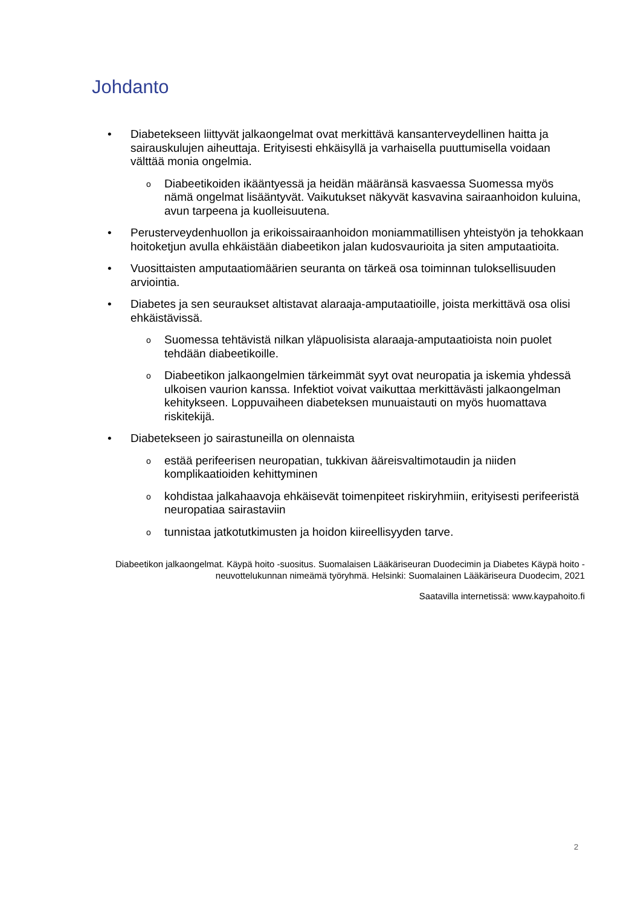Johdanto
• Diabetekseen liittyvät jalkaongelmat ovat merkittävä kansanterveydellinen haitta ja sairauskulujen aiheuttaja. Erityisesti ehkäisyllä ja varhaisella puuttumisella voidaan välttää monia ongelmia.
o Diabeetikoiden ikääntyessä ja heidän määränsä kasvaessa Suomessa myös nämä ongelmat lisääntyvät. Vaikutukset näkyvät kasvavina sairaanhoidon kuluina, avun tarpeena ja kuolleisuutena.
• Perusterveydenhuollon ja erikoissairaanhoidon moniammatillisen yhteistyön ja tehokkaan hoitoketjun avulla ehkäistään diabeetikon jalan kudosvaurioita ja siten amputaatioita.
• Vuosittaisten amputaatiomäärien seuranta on tärkeä osa toiminnan tuloksellisuuden arviointia.
• Diabetes ja sen seuraukset altistavat alaraaja-amputaatioille, joista merkittävä osa olisi ehkäistävissä.
o Suomessa tehtävistä nilkan yläpuolisista alaraaja-amputaatioista noin puolet tehdään diabeetikoille.
o Diabeetikon jalkaongelmien tärkeimmät syyt ovat neuropatia ja iskemia yhdessä ulkoisen vaurion kanssa. Infektiot voivat vaikuttaa merkittävästi jalkaongelman kehitykseen. Loppuvaiheen diabeteksen munuaistauti on myös huomattava riskitekijä.
• Diabetekseen jo sairastuneilla on olennaista
oestää perifeerisen neuropatian, tukkivan ääreisvaltimotaudin ja niiden komplikaatioiden kehittyminen
okohdistaa jalkahaavoja ehkäisevät toimenpiteet riskiryhmiin, erityisesti perifeeristä neuropatiaa sairastaviin
otunnistaa jatkotutkimusten ja hoidon kiireellisyyden tarve.
Diabeetikon jalkaongelmat. Käypä hoito -suositus. Suomalaisen Lääkäriseuran Duodecimin ja Diabetes Käypä hoito -neuvottelukunnan nimeämä työryhmä. Helsinki: Suomalainen Lääkäriseura Duodecim, 2021
Saatavilla internetissä: www.kaypahoito.fi
2